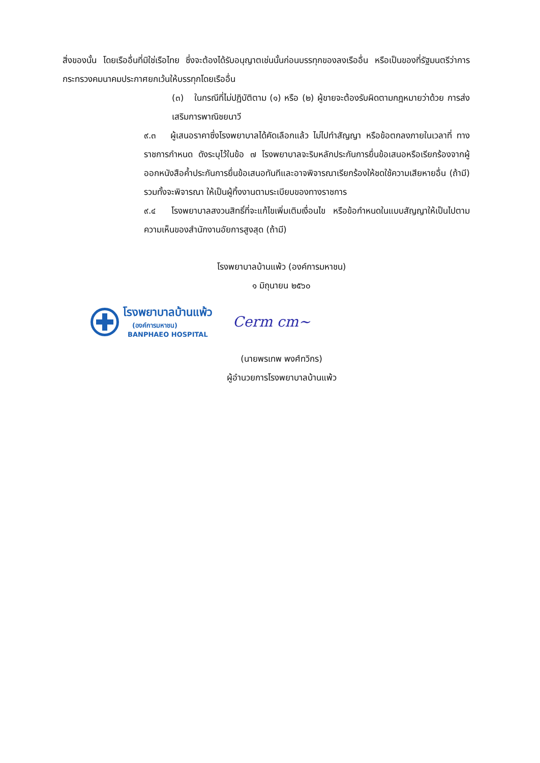สิ่งของนั้น โดยเรืออื่นที่มิใช่เรือไทย ซึ่งจะต้องได้รับอนุญาตเช่นนั้นก่อนบรรทุกของลงเรืออื่น หรือเป็นของที่รัฐมนตรีว่าการกระทรวงคมนาคมประกาศยกเว้นให้บรรทุกโดยเรืออื่น
(๓) ในกรณีที่ไม่ปฏิบัติตาม (๑) หรือ (๒) ผู้ขายจะต้องรับผิดตามกฎหมายว่าด้วย การส่งเสริมการพาณิชยนาวี
๙.๓ ผู้เสนอราคาซึ่งโรงพยาบาลได้คัดเลือกแล้ว ไม่ไปทำสัญญา หรือข้อตกลงภายในเวลาที่ ทางราชการกำหนด ดังระบุไว้ในข้อ ๗ โรงพยาบาลจะริบหลักประกันการยื่นข้อเสนอหรือเรียกร้องจากผู้ออกหนังสือค้ำประกันการยื่นข้อเสนอทันทีและอาจพิจารณาเรียกร้องให้ชดใช้ความเสียหายอื่น (ถ้ามี) รวมทั้งจะพิจารณา ให้เป็นผู้ทิ้งงานตามระเบียบของทางราชการ
๙.๔ โรงพยาบาลสงวนสิทธิ์ที่จะแก้ไขเพิ่มเติมเงื่อนไข หรือข้อกำหนดในแบบสัญญาให้เป็นไปตามความเห็นของสำนักงานอัยการสูงสุด (ถ้ามี)
โรงพยาบาลบ้านแพ้ว (องค์การมหาชน)
๑ มิถุนายน ๒๕๖๐
โรงพยาบาลบ้านแพ้ว
(องค์การมหาชน)
BANPHAEO HOSPITAL
Cerm cm~
(นายพรเทพ พงศ์ทวิกร)
ผู้อำนวยการโรงพยาบาลบ้านแพ้ว